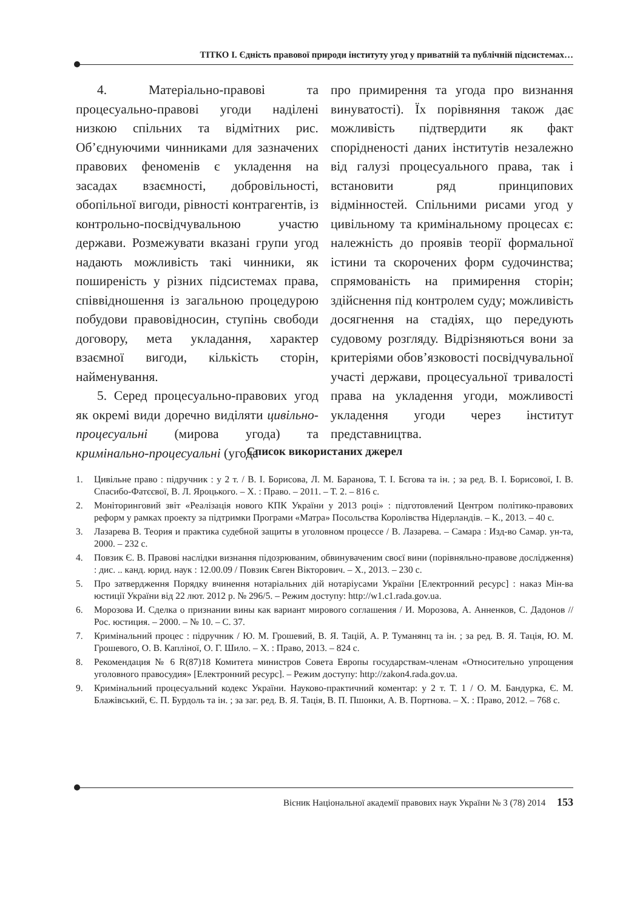ТІТКО І. Єдність правової природи інституту угод у приватній та публічній підсистемах…
4. Матеріально-правові та процесуально-правові угоди наділені низкою спільних та відмітних рис. Об’єднуючими чинниками для зазначених правових феноменів є укладення на засадах взаємності, добровільності, обопільної вигоди, рівності контрагентів, із контрольно-посвідчувальною участю держави. Розмежувати вказані групи угод надають можливість такі чинники, як поширеність у різних підсистемах права, співвідношення із загальною процедурою побудови правовідносин, ступінь свободи договору, мета укладання, характер взаємної вигоди, кількість сторін, найменування.
5. Серед процесуально-правових угод як окремі види доречно виділяти цивільно-процесуальні (мирова угода) та кримінально-процесуальні (угода
про примирення та угода про визнання винуватості). Їх порівняння також дає можливість підтвердити як факт спорідненості даних інститутів незалежно від галузі процесуального права, так і встановити ряд принципових відмінностей. Спільними рисами угод у цивільному та кримінальному процесах є: належність до проявів теорії формальної істини та скорочених форм судочинства; спрямованість на примирення сторін; здійснення під контролем суду; можливість досягнення на стадіях, що передують судовому розгляду. Відрізняються вони за критеріями обов’язковості посвідчувальної участі держави, процесуальної тривалості права на укладення угоди, можливості укладення угоди через інститут представництва.
Список використаних джерел
1. Цивільне право : підручник : у 2 т. / В. І. Борисова, Л. М. Баранова, Т. І. Бєгова та ін. ; за ред. В. І. Борисової, І. В. Спасибо-Фатєєвої, В. Л. Яроцького. – Х. : Право. – 2011. – Т. 2. – 816 с.
2. Моніторинговий звіт «Реалізація нового КПК України у 2013 році» : підготовлений Центром політико-правових реформ у рамках проекту за підтримки Програми «Матра» Посольства Королівства Нідерландів. – К., 2013. – 40 с.
3. Лазарева В. Теория и практика судебной защиты в уголовном процессе / В. Лазарева. – Самара : Изд-во Самар. ун-та, 2000. – 232 с.
4. Повзик Є. В. Правові наслідки визнання підозрюваним, обвинуваченим своєї вини (порівняльно-правове дослідження) : дис. .. канд. юрид. наук : 12.00.09 / Повзик Євген Вікторович. – Х., 2013. – 230 с.
5. Про затвердження Порядку вчинення нотаріальних дій нотаріусами України [Електронний ресурс] : наказ Мін-ва юстиції України від 22 лют. 2012 р. № 296/5. – Режим доступу: http://w1.c1.rada.gov.ua.
6. Морозова И. Сделка о признании вины как вариант мирового соглашения / И. Морозова, А. Анненков, С. Дадонов // Рос. юстиция. – 2000. – № 10. – С. 37.
7. Кримінальний процес : підручник / Ю. М. Грошевий, В. Я. Тацій, А. Р. Туманянц та ін. ; за ред. В. Я. Тація, Ю. М. Грошевого, О. В. Капліної, О. Г. Шило. – Х. : Право, 2013. – 824 с.
8. Рекомендация № 6 R(87)18 Комитета министров Совета Европы государствам-членам «Относительно упрощения уголовного правосудия» [Електронний ресурс]. – Режим доступу: http://zakon4.rada.gov.ua.
9. Кримінальний процесуальний кодекс України. Науково-практичний коментар: у 2 т. Т. 1 / О. М. Бандурка, Є. М. Блажівський, Є. П. Бурдоль та ін. ; за заг. ред. В. Я. Тація, В. П. Пшонки, А. В. Портнова. – Х. : Право, 2012. – 768 с.
Вісник Національної академії правових наук України № 3 (78) 2014 153